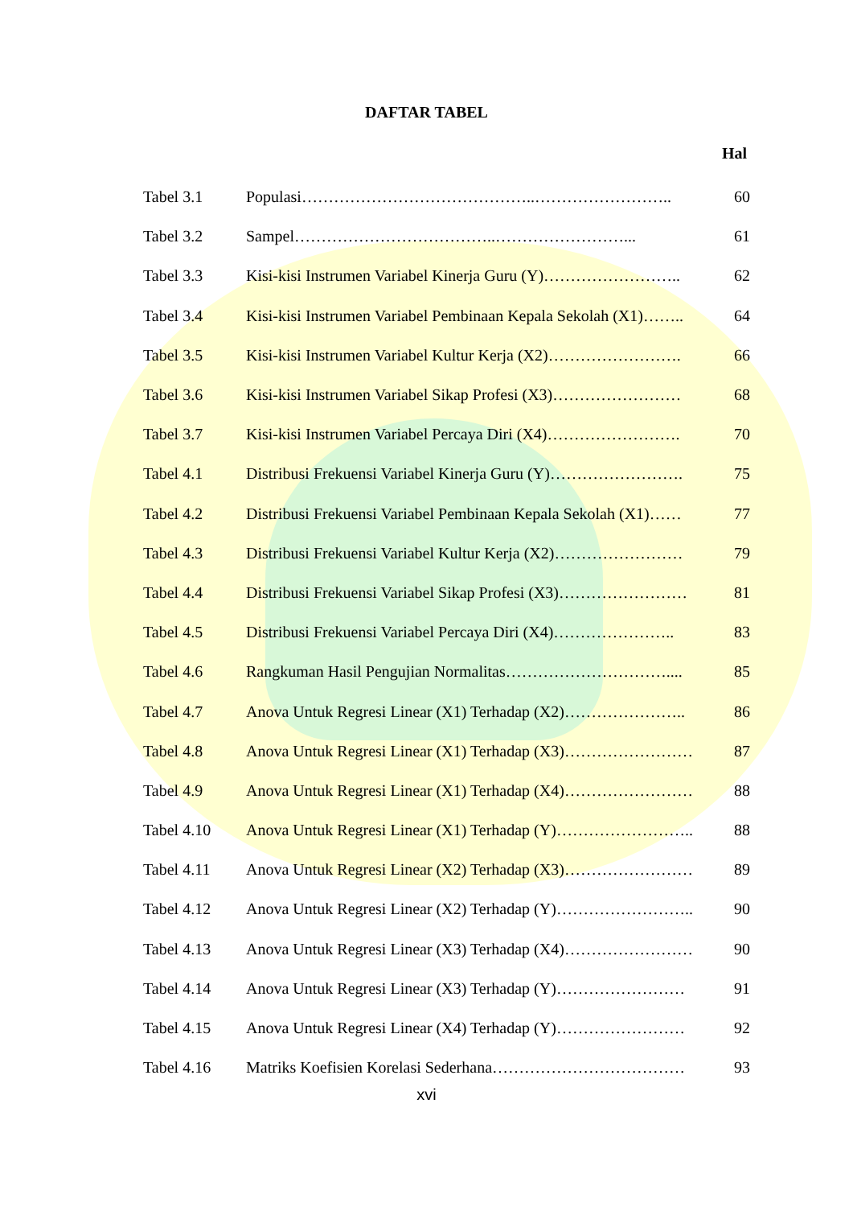DAFTAR TABEL
Hal
| Tabel 3.1 | Populasi……………………………………..…………………….. | 60 |
| Tabel 3.2 | Sampel………………………………..……………………... | 61 |
| Tabel 3.3 | Kisi-kisi Instrumen Variabel Kinerja Guru (Y)…………………….. | 62 |
| Tabel 3.4 | Kisi-kisi Instrumen Variabel Pembinaan Kepala Sekolah (X1)…….. | 64 |
| Tabel 3.5 | Kisi-kisi Instrumen Variabel Kultur Kerja (X2)……………………. | 66 |
| Tabel 3.6 | Kisi-kisi Instrumen Variabel Sikap Profesi (X3)…………………… | 68 |
| Tabel 3.7 | Kisi-kisi Instrumen Variabel Percaya Diri (X4)……………………. | 70 |
| Tabel 4.1 | Distribusi Frekuensi Variabel Kinerja Guru (Y)……………………. | 75 |
| Tabel 4.2 | Distribusi Frekuensi Variabel Pembinaan Kepala Sekolah (X1)…… | 77 |
| Tabel 4.3 | Distribusi Frekuensi Variabel Kultur Kerja (X2)…………………… | 79 |
| Tabel 4.4 | Distribusi Frekuensi Variabel Sikap Profesi (X3)…………………… | 81 |
| Tabel 4.5 | Distribusi Frekuensi Variabel Percaya Diri (X4)………………….. | 83 |
| Tabel 4.6 | Rangkuman Hasil Pengujian Normalitas………………………….... | 85 |
| Tabel 4.7 | Anova Untuk Regresi Linear (X1) Terhadap (X2)………………….. | 86 |
| Tabel 4.8 | Anova Untuk Regresi Linear (X1) Terhadap (X3)…………………… | 87 |
| Tabel 4.9 | Anova Untuk Regresi Linear (X1) Terhadap (X4)…………………… | 88 |
| Tabel 4.10 | Anova Untuk Regresi Linear (X1) Terhadap (Y)…………………….. | 88 |
| Tabel 4.11 | Anova Untuk Regresi Linear (X2) Terhadap (X3)…………………… | 89 |
| Tabel 4.12 | Anova Untuk Regresi Linear (X2) Terhadap (Y)…………………….. | 90 |
| Tabel 4.13 | Anova Untuk Regresi Linear (X3) Terhadap (X4)…………………… | 90 |
| Tabel 4.14 | Anova Untuk Regresi Linear (X3) Terhadap (Y)…………………… | 91 |
| Tabel 4.15 | Anova Untuk Regresi Linear (X4) Terhadap (Y)…………………… | 92 |
| Tabel 4.16 | Matriks Koefisien Korelasi Sederhana……………………………… | 93 |
xvi